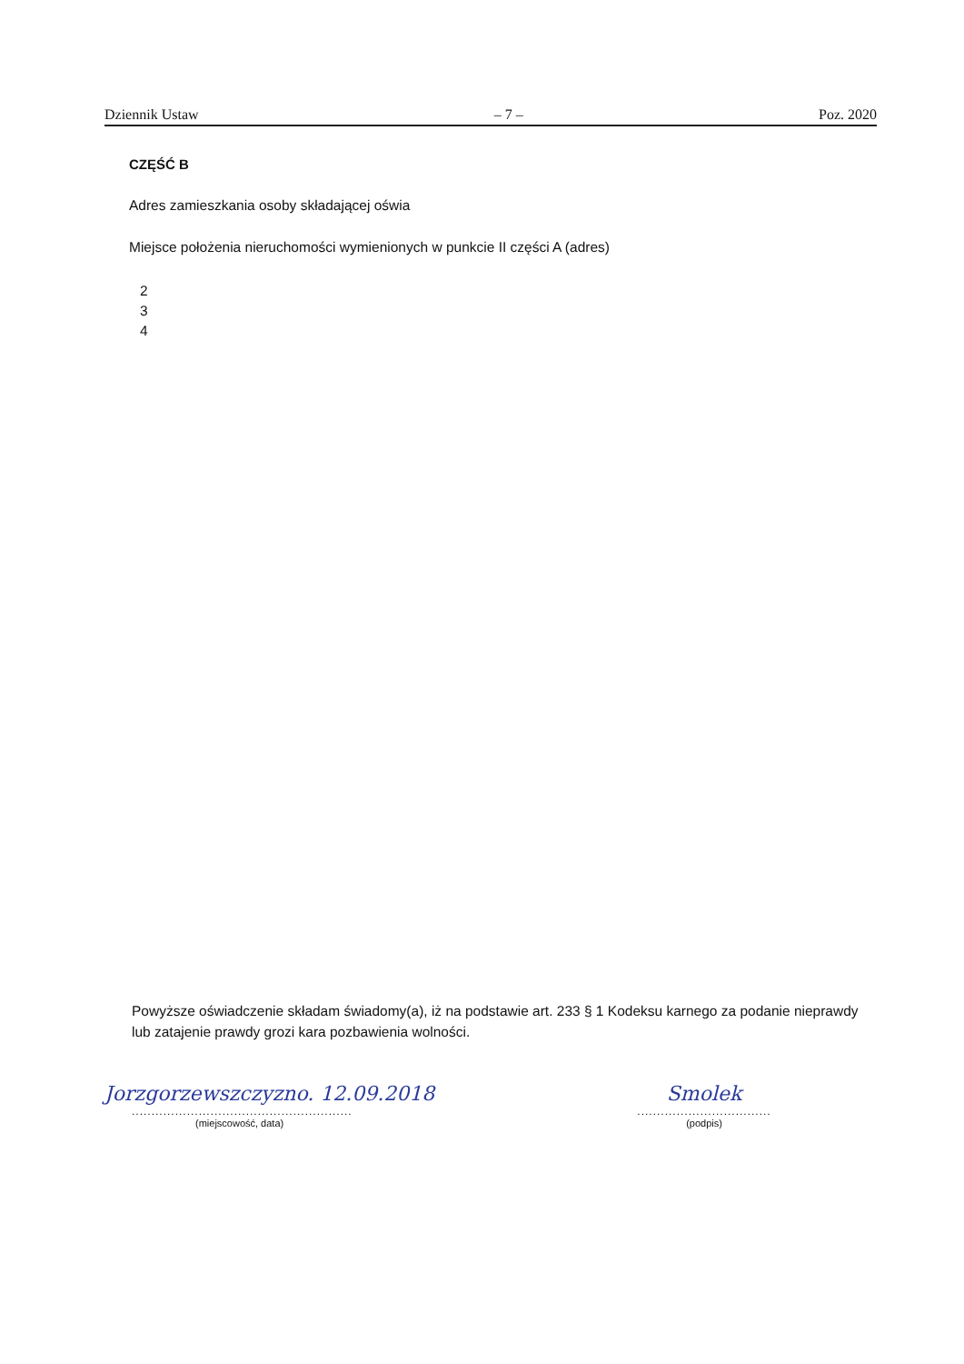Dziennik Ustaw – 7 – Poz. 2020
CZĘŚĆ B
Adres zamieszkania osoby składającej oświa
Miejsce położenia nieruchomości wymienionych w punkcie II części A (adres)
2
3
4
Powyższe oświadczenie składam świadomy(a), iż na podstawie art. 233 § 1 Kodeksu karnego za podanie nieprawdy lub zatajenie prawdy grozi kara pozbawienia wolności.
Jorzgorzewszczyzno. 12.09.2018
........................................................
(miejscowość, data)
Smolek
..................................
(podpis)